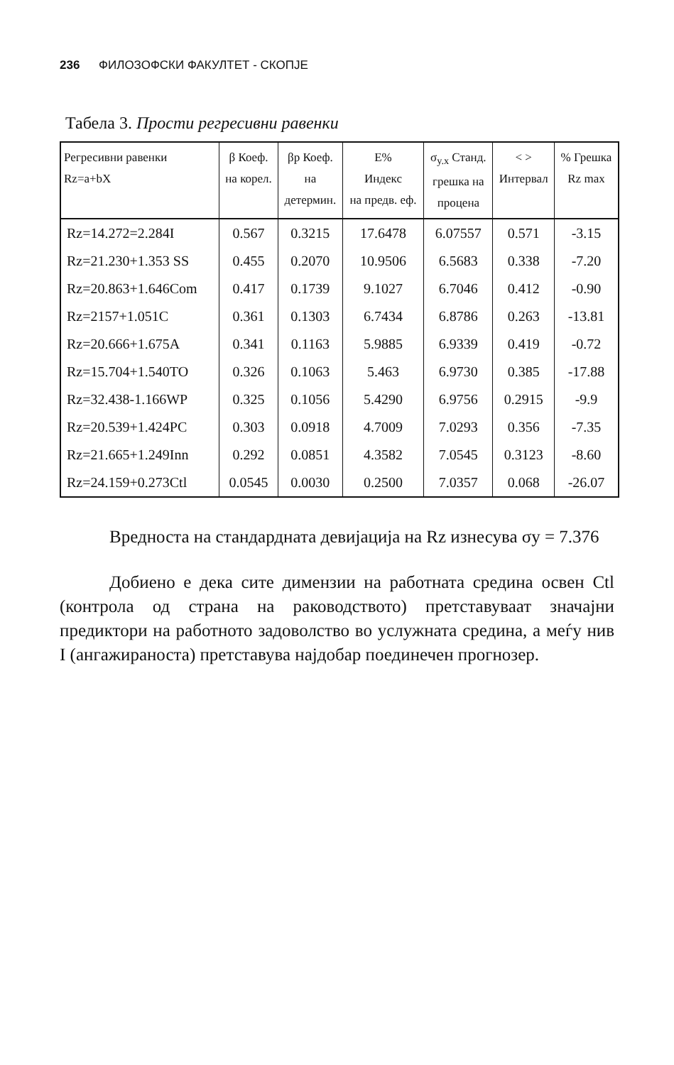236 ФИЛОЗОФСКИ ФАКУЛТЕТ - СКОПЈЕ
Табела 3. Прости регресивни равенки
| Регресивни равенки Rz=a+bX | β Коеф. на корел. | βp Коеф. на детермин. | E% Индекс на предв. еф. | σ<sub>y.x</sub> Станд. грешка на процена | < > Интервал | % Грешка Rz max |
| --- | --- | --- | --- | --- | --- | --- |
| Rz=14.272=2.284I | 0.567 | 0.3215 | 17.6478 | 6.07557 | 0.571 | -3.15 |
| Rz=21.230+1.353 SS | 0.455 | 0.2070 | 10.9506 | 6.5683 | 0.338 | -7.20 |
| Rz=20.863+1.646Com | 0.417 | 0.1739 | 9.1027 | 6.7046 | 0.412 | -0.90 |
| Rz=2157+1.051C | 0.361 | 0.1303 | 6.7434 | 6.8786 | 0.263 | -13.81 |
| Rz=20.666+1.675A | 0.341 | 0.1163 | 5.9885 | 6.9339 | 0.419 | -0.72 |
| Rz=15.704+1.540TO | 0.326 | 0.1063 | 5.463 | 6.9730 | 0.385 | -17.88 |
| Rz=32.438-1.166WP | 0.325 | 0.1056 | 5.4290 | 6.9756 | 0.2915 | -9.9 |
| Rz=20.539+1.424PC | 0.303 | 0.0918 | 4.7009 | 7.0293 | 0.356 | -7.35 |
| Rz=21.665+1.249Inn | 0.292 | 0.0851 | 4.3582 | 7.0545 | 0.3123 | -8.60 |
| Rz=24.159+0.273Ctl | 0.0545 | 0.0030 | 0.2500 | 7.0357 | 0.068 | -26.07 |
Вредноста на стандардната девијација на Rz изнесува σy = 7.376
Добиено е дека сите димензии на работната средина освен Ctl (контрола од страна на раководството) претставуваат значајни предиктори на работното задоволство во услужната средина, а меѓу нив I (ангажираноста) претставува најдобар поединечен прогнозер.